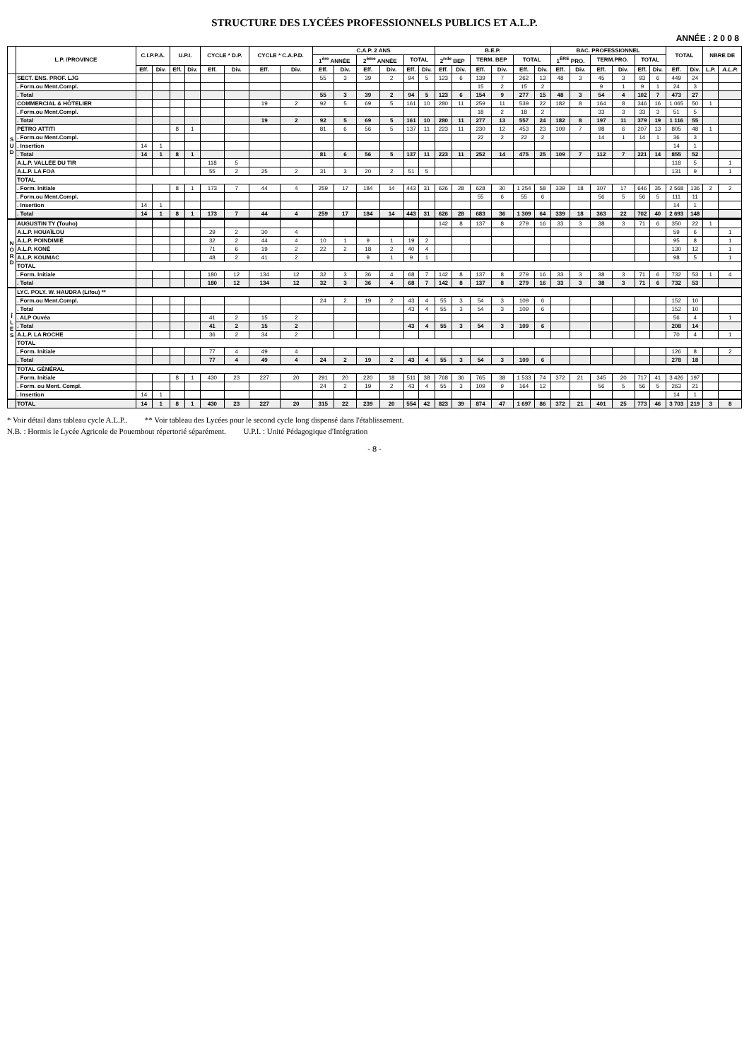STRUCTURE DES LYCÉES PROFESSIONNELS PUBLICS ET A.L.P.
ANNÉE : 2 0 0 8
| | L.P. /PROVINCE | C.I.P.P.A. | | U.P.I. | | CYCLE * D.P. | | CYCLE * C.A.P.D. | | C.A.P. 2 ANS | | | | | | B.E.P. | | | | | | BAC. PROFESSIONNEL | | | | | | TOTAL | | NBRE DE | |
| --- | --- | --- | --- | --- | --- | --- | --- | --- | --- | --- | --- | --- | --- | --- | --- | --- | --- | --- | --- | --- | --- | --- | --- | --- | --- | --- | --- | --- | --- | --- | --- |
| | | | | | | | | | | 1<sup>ère</sup> ANNÉE | | 2<sup>ème</sup> ANNÉE | | TOTAL | | 2<sup>nde</sup> BEP | | TERM. BEP | | TOTAL | | 1<sup>ÈRE</sup> PRO. | | TERM.PRO. | | TOTAL | | | | | |
| | | Eff. | Div. | Eff. | Div. | Eff. | Div. | Eff. | Div. | Eff. | Div. | Eff. | Div. | Eff. | Div. | Eff. | Div. | Eff. | Div. | Eff. | Div. | Eff. | Div. | Eff. | Div. | Eff. | Div. | Eff. | Div. | L.P. | A.L.P. |
| S U D | SECT. ENS. PROF. LJG | | | | | | | | | 55 | 3 | 39 | 2 | 94 | 5 | 123 | 6 | 139 | 7 | 262 | 13 | 48 | 3 | 45 | 3 | 93 | 6 | 449 | 24 | | |
| | . Form.ou Ment.Compl. | | | | | | | | | | | | | | | | | 15 | 2 | 15 | 2 | | | 9 | 1 | 9 | 1 | 24 | 3 | | |
| | . Total | | | | | | | | | 55 | 3 | 39 | 2 | 94 | 5 | 123 | 6 | 154 | 9 | 277 | 15 | 48 | 3 | 54 | 4 | 102 | 7 | 473 | 27 | | |
| | COMMERCIAL & HÔTELIER | | | | | | | 19 | 2 | 92 | 5 | 69 | 5 | 161 | 10 | 280 | 11 | 259 | 11 | 539 | 22 | 182 | 8 | 164 | 8 | 346 | 16 | 1 065 | 50 | 1 | |
| | . Form.ou Ment.Compl. | | | | | | | | | | | | | | | | | 18 | 2 | 18 | 2 | | | 33 | 3 | 33 | 3 | 51 | 5 | | |
| | . Total | | | | | | | 19 | 2 | 92 | 5 | 69 | 5 | 161 | 10 | 280 | 11 | 277 | 13 | 557 | 24 | 182 | 8 | 197 | 11 | 379 | 19 | 1 116 | 55 | | |
| | PÉTRO ATTITI | | | 8 | 1 | | | | | 81 | 6 | 56 | 5 | 137 | 11 | 223 | 11 | 230 | 12 | 453 | 23 | 109 | 7 | 98 | 6 | 207 | 13 | 805 | 48 | 1 | |
| | . Form.ou Ment.Compl. | | | | | | | | | | | | | | | | | 22 | 2 | 22 | 2 | | | 14 | 1 | 14 | 1 | 36 | 3 | | |
| | . Insertion | 14 | 1 | | | | | | | | | | | | | | | | | | | | | | | | | 14 | 1 | | |
| | . Total | 14 | 1 | 8 | 1 | | | | | 81 | 6 | 56 | 5 | 137 | 11 | 223 | 11 | 252 | 14 | 475 | 25 | 109 | 7 | 112 | 7 | 221 | 14 | 855 | 52 | | |
| | A.L.P. VALLÉE DU TIR | | | | | 118 | 5 | | | | | | | | | | | | | | | | | | | | | 118 | 5 | | 1 |
| | A.L.P. LA FOA | | | | | 55 | 2 | 25 | 2 | 31 | 3 | 20 | 2 | 51 | 5 | | | | | | | | | | | | | 131 | 9 | | 1 |
| | TOTAL | | | | | | | | | | | | | | | | | | | | | | | | | | | | | | |
| | . Form. Initiale | | | 8 | 1 | 173 | 7 | 44 | 4 | 259 | 17 | 184 | 14 | 443 | 31 | 626 | 28 | 628 | 30 | 1 254 | 58 | 339 | 18 | 307 | 17 | 646 | 35 | 2 568 | 136 | 2 | 2 |
| | . Form.ou Ment.Compl. | | | | | | | | | | | | | | | | | 55 | 6 | 55 | 6 | | | 56 | 5 | 56 | 5 | 111 | 11 | | |
| | . Insertion | 14 | 1 | | | | | | | | | | | | | | | | | | | | | | | | | 14 | 1 | | |
| | . Total | 14 | 1 | 8 | 1 | 173 | 7 | 44 | 4 | 259 | 17 | 184 | 14 | 443 | 31 | 626 | 28 | 683 | 36 | 1 309 | 64 | 339 | 18 | 363 | 22 | 702 | 40 | 2 693 | 148 | | |
| N O R D | AUGUSTIN TY (Touho) | | | | | | | | | | | | | | | 142 | 8 | 137 | 8 | 279 | 16 | 33 | 3 | 38 | 3 | 71 | 6 | 350 | 22 | 1 | |
| | A.L.P. HOUAÏLOU | | | | | 29 | 2 | 30 | 4 | | | | | | | | | | | | | | | | | | | 59 | 6 | | 1 |
| | A.L.P. POINDIMIÉ | | | | | 32 | 2 | 44 | 4 | 10 | 1 | 9 | 1 | 19 | 2 | | | | | | | | | | | | | 95 | 8 | | 1 |
| | A.L.P. KONÉ | | | | | 71 | 6 | 19 | 2 | 22 | 2 | 18 | 2 | 40 | 4 | | | | | | | | | | | | | 130 | 12 | | 1 |
| | A.L.P. KOUMAC | | | | | 48 | 2 | 41 | 2 | | | 9 | 1 | 9 | 1 | | | | | | | | | | | | | 98 | 5 | | 1 |
| | TOTAL | | | | | | | | | | | | | | | | | | | | | | | | | | | | | | |
| | . Form. Initiale | | | | | 180 | 12 | 134 | 12 | 32 | 3 | 36 | 4 | 68 | 7 | 142 | 8 | 137 | 8 | 279 | 16 | 33 | 3 | 38 | 3 | 71 | 6 | 732 | 53 | 1 | 4 |
| | . Total | | | | | 180 | 12 | 134 | 12 | 32 | 3 | 36 | 4 | 68 | 7 | 142 | 8 | 137 | 8 | 279 | 16 | 33 | 3 | 38 | 3 | 71 | 6 | 732 | 53 | | |
| Î L E S | LYC. POLY. W. HAUDRA (Lifou) ** | | | | | | | | | | | | | | | | | | | | | | | | | | | | | | |
| | . Form.ou Ment.Compl. | | | | | | | | | 24 | 2 | 19 | 2 | 43 | 4 | 55 | 3 | 54 | 3 | 109 | 6 | | | | | | | 152 | 10 | | |
| | . Total | | | | | | | | | | | | | 43 | 4 | 55 | 3 | 54 | 3 | 109 | 6 | | | | | | | 152 | 10 | | |
| | . ALP Ouvéa | | | | | 41 | 2 | 15 | 2 | | | | | | | | | | | | | | | | | | | 56 | 4 | | 1 |
| | . Total | | | | | 41 | 2 | 15 | 2 | | | | | 43 | 4 | 55 | 3 | 54 | 3 | 109 | 6 | | | | | | | 208 | 14 | | |
| | A.L.P. LA ROCHE | | | | | 36 | 2 | 34 | 2 | | | | | | | | | | | | | | | | | | | 70 | 4 | | 1 |
| | TOTAL | | | | | | | | | | | | | | | | | | | | | | | | | | | | | | |
| | . Form. Initiale | | | | | 77 | 4 | 49 | 4 | | | | | | | | | | | | | | | | | | | 126 | 8 | | 2 |
| | . Total | | | | | 77 | 4 | 49 | 4 | 24 | 2 | 19 | 2 | 43 | 4 | 55 | 3 | 54 | 3 | 109 | 6 | | | | | | | 278 | 18 | | |
| | TOTAL GÉNÉRAL | | | | | | | | | | | | | | | | | | | | | | | | | | | | | | |
| | . Form. Initiale | | | 8 | 1 | 430 | 23 | 227 | 20 | 291 | 20 | 220 | 18 | 511 | 38 | 768 | 36 | 765 | 38 | 1 533 | 74 | 372 | 21 | 345 | 20 | 717 | 41 | 3 426 | 197 | | |
| | . Form. ou Ment. Compl. | | | | | | | | | 24 | 2 | 19 | 2 | 43 | 4 | 55 | 3 | 109 | 9 | 164 | 12 | | | 56 | 5 | 56 | 5 | 263 | 21 | | |
| | . Insertion | 14 | 1 | | | | | | | | | | | | | | | | | | | | | | | | | 14 | 1 | | |
| | TOTAL | 14 | 1 | 8 | 1 | 430 | 23 | 227 | 20 | 315 | 22 | 239 | 20 | 554 | 42 | 823 | 39 | 874 | 47 | 1 697 | 86 | 372 | 21 | 401 | 25 | 773 | 46 | 3 703 | 219 | 3 | 8 |
* Voir détail dans tableau cycle A.L.P.. ** Voir tableau des Lycées pour le second cycle long dispensé dans l'établissement.
N.B. : Hormis le Lycée Agricole de Pouembout répertorié séparément. U.P.I. : Unité Pédagogique d'Intégration
- 8 -